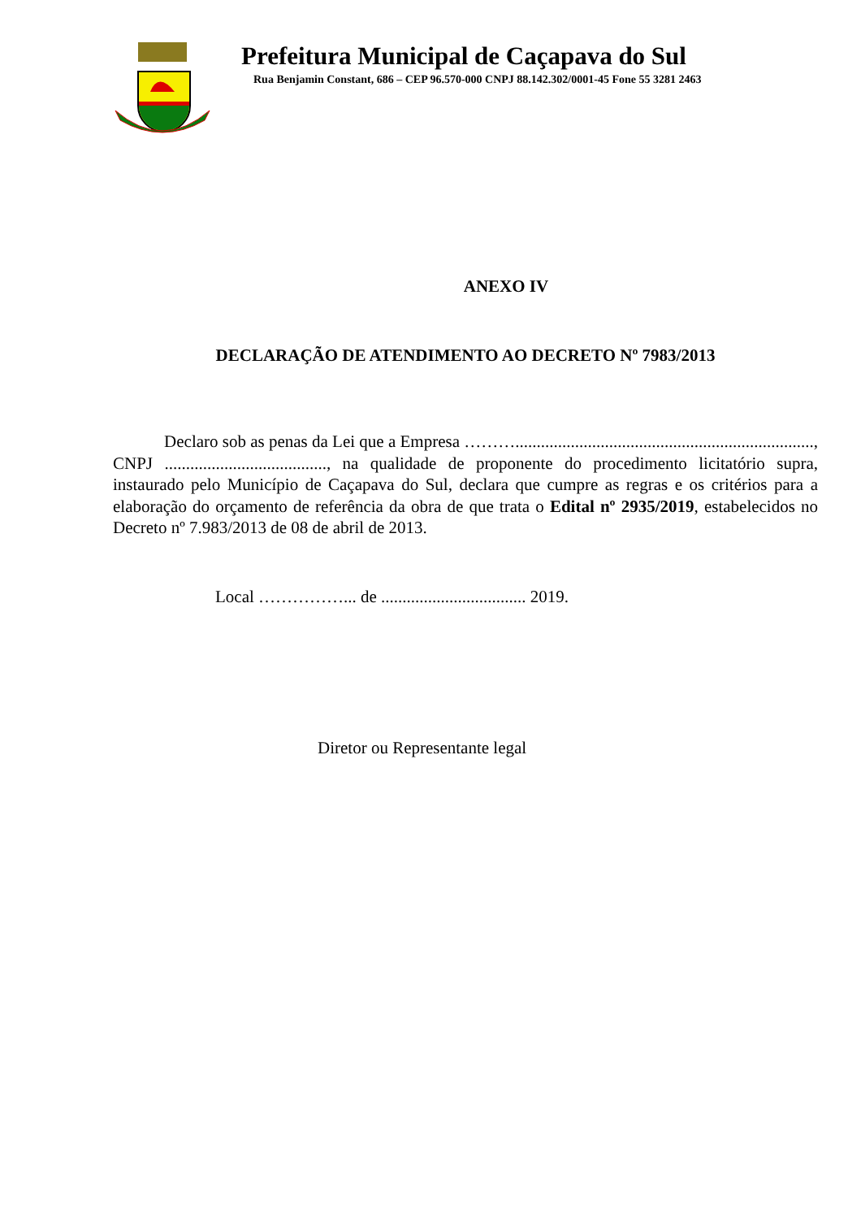Prefeitura Municipal de Caçapava do Sul
Rua Benjamin Constant, 686 – CEP 96.570-000 CNPJ 88.142.302/0001-45 Fone 55 3281 2463
ANEXO IV
DECLARAÇÃO DE ATENDIMENTO AO DECRETO Nº 7983/2013
Declaro sob as penas da Lei que a Empresa ………......................................................................, CNPJ ......................................, na qualidade de proponente do procedimento licitatório supra, instaurado pelo Município de Caçapava do Sul, declara que cumpre as regras e os critérios para a elaboração do orçamento de referência da obra de que trata o Edital nº 2935/2019, estabelecidos no Decreto nº 7.983/2013 de 08 de abril de 2013.
Local ……………... de .................................. 2019.
Diretor ou Representante legal